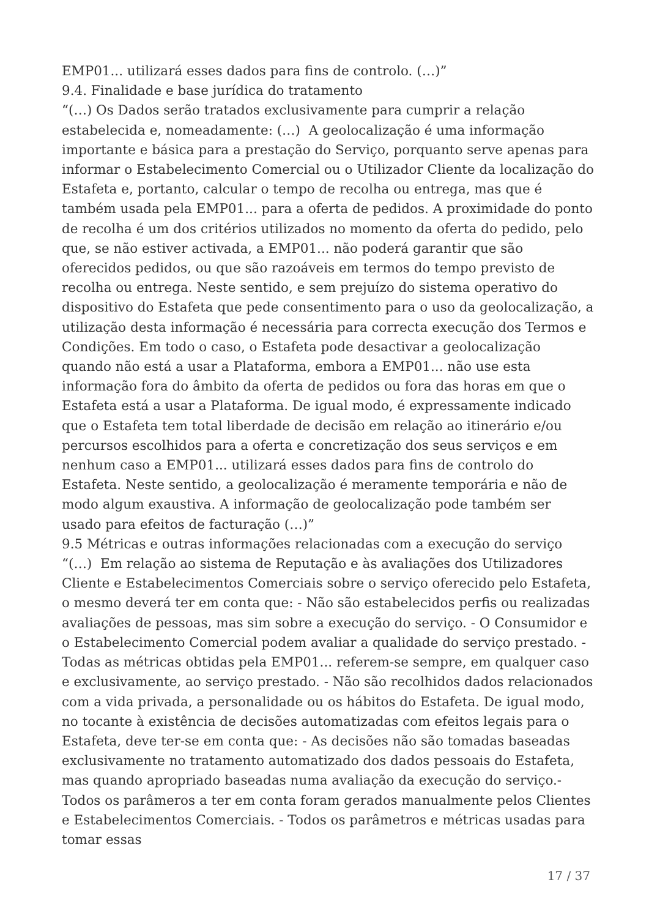EMP01... utilizará esses dados para fins de controlo. (…)”
9.4. Finalidade e base jurídica do tratamento
“(…) Os Dados serão tratados exclusivamente para cumprir a relação estabelecida e, nomeadamente: (…) A geolocalização é uma informação importante e básica para a prestação do Serviço, porquanto serve apenas para informar o Estabelecimento Comercial ou o Utilizador Cliente da localização do Estafeta e, portanto, calcular o tempo de recolha ou entrega, mas que é também usada pela EMP01... para a oferta de pedidos. A proximidade do ponto de recolha é um dos critérios utilizados no momento da oferta do pedido, pelo que, se não estiver activada, a EMP01... não poderá garantir que são oferecidos pedidos, ou que são razoáveis em termos do tempo previsto de recolha ou entrega. Neste sentido, e sem prejuízo do sistema operativo do dispositivo do Estafeta que pede consentimento para o uso da geolocalização, a utilização desta informação é necessária para correcta execução dos Termos e Condições. Em todo o caso, o Estafeta pode desactivar a geolocalização quando não está a usar a Plataforma, embora a EMP01... não use esta informação fora do âmbito da oferta de pedidos ou fora das horas em que o Estafeta está a usar a Plataforma. De igual modo, é expressamente indicado que o Estafeta tem total liberdade de decisão em relação ao itinerário e/ou percursos escolhidos para a oferta e concretização dos seus serviços e em nenhum caso a EMP01... utilizará esses dados para fins de controlo do Estafeta. Neste sentido, a geolocalização é meramente temporária e não de modo algum exaustiva. A informação de geolocalização pode também ser usado para efeitos de facturação (…)”
9.5 Métricas e outras informações relacionadas com a execução do serviço
“(…) Em relação ao sistema de Reputação e às avaliações dos Utilizadores Cliente e Estabelecimentos Comerciais sobre o serviço oferecido pelo Estafeta, o mesmo deverá ter em conta que: - Não são estabelecidos perfis ou realizadas avaliações de pessoas, mas sim sobre a execução do serviço. - O Consumidor e o Estabelecimento Comercial podem avaliar a qualidade do serviço prestado. - Todas as métricas obtidas pela EMP01... referem-se sempre, em qualquer caso e exclusivamente, ao serviço prestado. - Não são recolhidos dados relacionados com a vida privada, a personalidade ou os hábitos do Estafeta. De igual modo, no tocante à existência de decisões automatizadas com efeitos legais para o Estafeta, deve ter-se em conta que: - As decisões não são tomadas baseadas exclusivamente no tratamento automatizado dos dados pessoais do Estafeta, mas quando apropriado baseadas numa avaliação da execução do serviço.- Todos os parâmeros a ter em conta foram gerados manualmente pelos Clientes e Estabelecimentos Comerciais. - Todos os parâmetros e métricas usadas para tomar essas
17 / 37